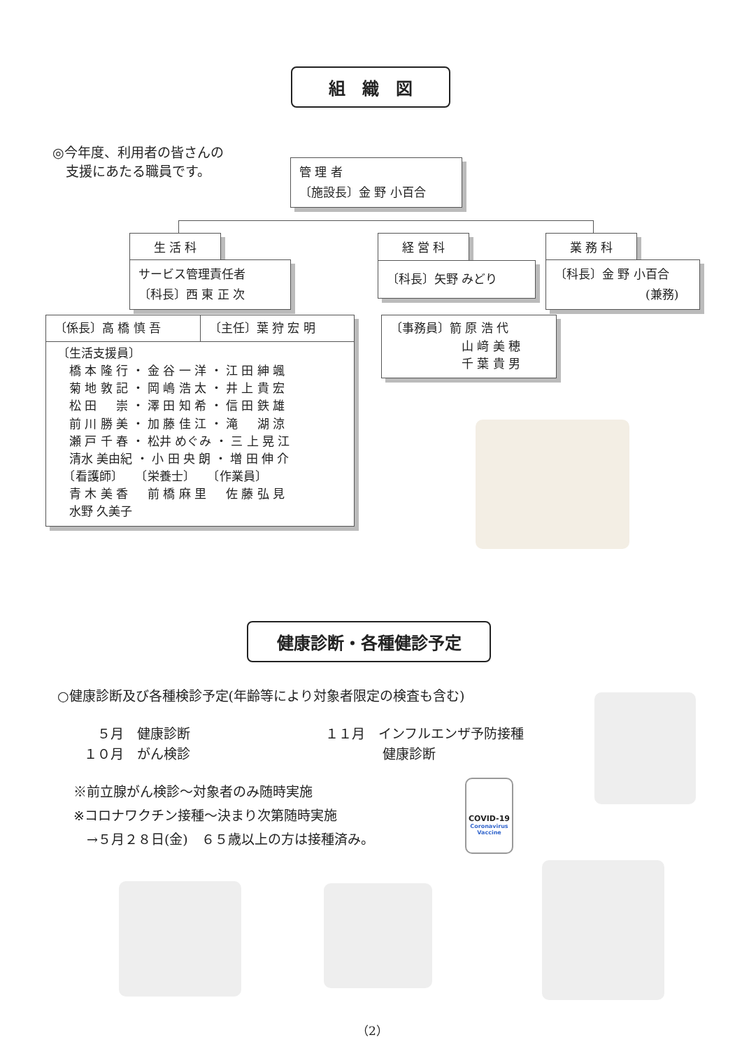組　織　図
◎今年度、利用者の皆さんの
　支援にあたる職員です。
管 理 者
〔施設長〕金 野 小百合
生 活 科
サービス管理責任者
〔科長〕西 東 正 次
経 営 科
〔科長〕矢野 みどり
業 務 科
〔科長〕金 野 小百合
(兼務)
〔係長〕高 橋 慎 吾 〔主任〕葉 狩 宏 明
〔生活支援員〕
　橋 本 隆 行 ・ 金 谷 一 洋 ・ 江 田 紳 颯
　菊 地 敦 記 ・ 岡 嶋 浩 太 ・ 井 上 貴 宏
　松 田 　 崇 ・ 澤 田 知 希 ・ 信 田 鉄 雄
　前 川 勝 美 ・ 加 藤 佳 江 ・ 滝 　 湖 涼
　瀬 戸 千 春 ・ 松井 めぐみ ・ 三 上 晃 江
　清水 美由紀 ・ 小 田 央 朗 ・ 増 田 伸 介
　〔看護師〕　　〔栄養士〕　　〔作業員〕
　青 木 美 香 　 前 橋 麻 里 　 佐 藤 弘 見
　水野 久美子
〔事務員〕箭 原 浩 代
山 﨑 美 穂
千 葉 貴 男
健康診断・各種健診予定
○健康診断及び各種検診予定(年齢等により対象者限定の検査も含む)
　５月　健康診断
１０月　がん検診
１１月　インフルエンザ予防接種
健康診断
※前立腺がん検診～対象者のみ随時実施
※コロナワクチン接種～決まり次第随時実施
　→５月２８日(金)　６５歳以上の方は接種済み。
COVID-19
Coronavirus
Vaccine
（2）